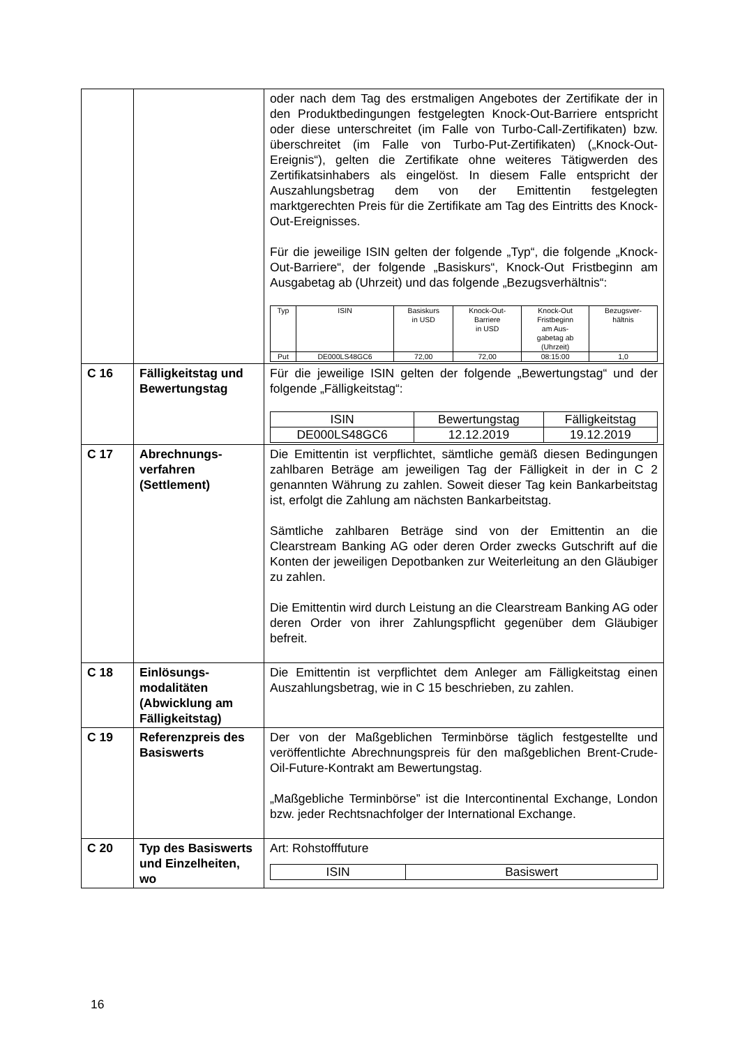| | | oder nach dem Tag des erstmaligen Angebotes der Zertifikate der in den Produktbedingungen festgelegten Knock-Out-Barriere entspricht oder diese unterschreitet (im Falle von Turbo-Call-Zertifikaten) bzw. überschreitet (im Falle von Turbo-Put-Zertifikaten) („Knock-Out-Ereignis“), gelten die Zertifikate ohne weiteres Tätigwerden des Zertifikatsinhabers als eingelöst. In diesem Falle entspricht der Auszahlungsbetrag dem von der Emittentin festgelegten marktgerechten Preis für die Zertifikate am Tag des Eintritts des Knock-Out-Ereignisses. Für die jeweilige ISIN gelten der folgende „Typ“, die folgende „Knock-Out-Barriere“, der folgende „Basiskurs“, Knock-Out Fristbeginn am Ausgabetag ab (Uhrzeit) und das folgende „Bezugsverhältnis“: / Typ / ISIN / Basiskurs in USD / Knock-Out- Barriere in USD / Knock-Out Fristbeginn am Aus- gabetag ab (Uhrzeit) / Bezugsver- hältnis / / --- / --- / --- / --- / --- / --- / / Put / DE000LS48GC6 / 72,00 / 72,00 / 08:15:00 / 1,0 / |
| C 16 | Fälligkeitstag und Bewertungstag | Für die jeweilige ISIN gelten der folgende „Bewertungstag“ und der folgende „Fälligkeitstag“: / ISIN / Bewertungstag / Fälligkeitstag / / --- / --- / --- / / DE000LS48GC6 / 12.12.2019 / 19.12.2019 / |
| C 17 | Abrechnungs- verfahren (Settlement) | Die Emittentin ist verpflichtet, sämtliche gemäß diesen Bedingungen zahlbaren Beträge am jeweiligen Tag der Fälligkeit in der in C 2 genannten Währung zu zahlen. Soweit dieser Tag kein Bankarbeitstag ist, erfolgt die Zahlung am nächsten Bankarbeitstag. Sämtliche zahlbaren Beträge sind von der Emittentin an die Clearstream Banking AG oder deren Order zwecks Gutschrift auf die Konten der jeweiligen Depotbanken zur Weiterleitung an den Gläubiger zu zahlen. Die Emittentin wird durch Leistung an die Clearstream Banking AG oder deren Order von ihrer Zahlungspflicht gegenüber dem Gläubiger befreit. |
| C 18 | Einlösungs- modalitäten (Abwicklung am Fälligkeitstag) | Die Emittentin ist verpflichtet dem Anleger am Fälligkeitstag einen Auszahlungsbetrag, wie in C 15 beschrieben, zu zahlen. |
| C 19 | Referenzpreis des Basiswerts | Der von der Maßgeblichen Terminbörse täglich festgestellte und veröffentlichte Abrechnungspreis für den maßgeblichen Brent-Crude-Oil-Future-Kontrakt am Bewertungstag. „Maßgebliche Terminbörse” ist die Intercontinental Exchange, London bzw. jeder Rechtsnachfolger der International Exchange. |
| C 20 | Typ des Basiswerts und Einzelheiten, wo | Art: Rohstofffuture / ISIN / Basiswert / / --- / --- / |
16